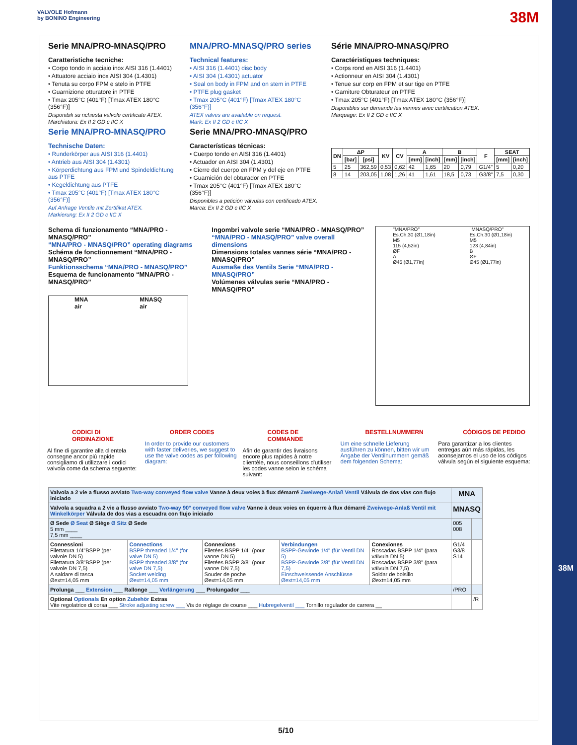38M
VALVOLE Hofmann
by BONINO Engineering
38M
Serie MNA/PRO-MNASQ/PRO
Caratteristiche tecniche:
• Corpo tondo in acciaio inox AISI 316 (1.4401)
• Attuatore acciaio inox AISI 304 (1.4301)
• Tenuta su corpo FPM e stelo in PTFE
• Guarnizione otturatore in PTFE
• Tmax 205°C (401°F) [Tmax ATEX 180°C (356°F)]
Disponibili su richiesta valvole certificate ATEX.
Marchiatura: Ex II 2 GD c IIC X
Serie MNA/PRO-MNASQ/PRO
Technische Daten:
• Runderkörper aus AISI 316 (1.4401)
• Antrieb aus AISI 304 (1.4301)
• Körperdichtung aus FPM und Spindeldichtung aus PTFE
• Kegeldichtung aus PTFE
• Tmax 205°C (401°F) [Tmax ATEX 180°C (356°F)]
Auf Anfrage Ventile mit Zertifikat ATEX.
Markierung: Ex II 2 GD c IIC X
MNA/PRO-MNASQ/PRO series
Technical features:
• AISI 316 (1.4401) disc body
• AISI 304 (1.4301) actuator
• Seal on body in FPM and on stem in PTFE
• PTFE plug gasket
• Tmax 205°C (401°F) [Tmax ATEX 180°C (356°F)]
ATEX valves are available on request.
Mark: Ex II 2 GD c IIC X
Serie MNA/PRO-MNASQ/PRO
Características técnicas:
• Cuerpo tondo en AISI 316 (1.4401)
• Actuador en AISI 304 (1.4301)
• Cierre del cuerpo en FPM y del eje en PTFE
• Guarnición del obturador en PTFE
• Tmax 205°C (401°F) [Tmax ATEX 180°C (356°F)]
Disponibles a petición válvulas con certificado ATEX.
Marca: Ex II 2 GD c IIC X
Série MNA/PRO-MNASQ/PRO
Caractéristiques techniques:
• Corps rond en AISI 316 (1.4401)
• Actionneur en AISI 304 (1.4301)
• Tenue sur corp en FPM et sur tige en PTFE
• Garniture Obturateur en PTFE
• Tmax 205°C (401°F) [Tmax ATEX 180°C (356°F)]
Disponibles sur demande les vannes avec certification ATEX.
Marquage: Ex II 2 GD c IIC X
| DN | ΔP | | KV | CV | A | | B | | F | SEAT | |
| --- | --- | --- | --- | --- | --- | --- | --- | --- | --- | --- | --- |
| | [bar] | [psi] | | | [mm] | [inch] | [mm] | [inch] | | [mm] | [inch] |
| 5 | 25 | 362,59 | 0,53 | 0,62 | 42 | 1,65 | 20 | 0,79 | G1/4" | 5 | 0,20 |
| 8 | 14 | 203,05 | 1,08 | 1,26 | 41 | 1,61 | 18,5 | 0,73 | G3/8" | 7,5 | 0,30 |
Schema di funzionamento “MNA/PRO - MNASQ/PRO”
“MNA/PRO - MNASQ/PRO” operating diagrams
Schéma de fonctionnement “MNA/PRO - MNASQ/PRO”
Funktionsschema “MNA/PRO - MNASQ/PRO”
Esquema de funcionamento “MNA/PRO - MNASQ/PRO”
MNA
air
MNASQ
air
Ingombri valvole serie “MNA/PRO - MNASQ/PRO”
“MNA/PRO - MNASQ/PRO” valve overall dimensions
Dimensions totales vannes série “MNA/PRO - MNASQ/PRO”
Ausmaße des Ventils Serie “MNA/PRO - MNASQ/PRO”
Volúmenes válvulas serie “MNA/PRO - MNASQ/PRO”
"MNA/PRO"
Es.Ch.30 (Ø1,18in)
M5
115 (4,52in)
ØF
A
Ø45 (Ø1,77in)
"MNASQ/PRO"
Es.Ch.30 (Ø1,18in)
M5
123 (4,84in)
B
ØF
Ø45 (Ø1,77in)
CODICI DI ORDINAZIONE
Al fine di garantire alla clientela consegne ancor più rapide consigliamo di utilizzare i codici valvola come da schema seguente:
ORDER CODES
In order to provide our customers with faster deliveries, we suggest to use the valve codes as per following diagram:
CODES DE COMMANDE
Afin de garantir des livraisons encore plus rapides à notre clientèle, nous conseillons d'utiliser les codes vanne selon le schéma suivant:
BESTELLNUMMERN
Um eine schnelle Lieferung ausführen zu können, bitten wir um Angabe der Ventilnummern gemäß dem folgenden Schema:
CÓDIGOS DE PEDIDO
Para garantizar a los clientes entregas aún más rápidas, les aconsejamos el uso de los códigos válvula según el siguiente esquema:
| Valvola a 2 vie a flusso avviato Two-way conveyed flow valve Vanne à deux voies à flux démarré Zweiwege-Anlaß Ventil Válvula de dos vias con flujo iniciado | | | | | MNA | |
| Valvola a squadra a 2 vie a flusso avviato Two-way 90° conveyed flow valve Vanne à deux voies en équerre à flux démarré Zweiwege-Anlaß Ventil mit Winkelkörper Válvula de dos vias a escuadra con flujo iniciado | | | | | MNASQ | |
| Ø Sede Ø Seat Ø Siège Ø Sitz Ø Sede 5 mm ____ 7,5 mm ____ | | | | | 005 008 | |
| Connessioni Filettatura 1/4"BSPP (per valvole DN 5) Filettatura 3/8"BSPP (per valvole DN 7,5) A saldare di tasca Øext=14,05 mm | Connections BSPP threaded 1/4" (for valve DN 5) BSPP threaded 3/8" (for valve DN 7,5) Socket welding Øext=14,05 mm | Connexions Filetées BSPP 1/4" (pour vanne DN 5) Filetées BSPP 3/8" (pour vanne DN 7,5) Souder de poche Øext=14,05 mm | Verbindungen BSPP-Gewinde 1/4" (für Ventil DN 5) BSPP-Gewinde 3/8" (für Ventil DN 7,5) Einschweissende Anschlüsse Øext=14,05 mm | Conexiones Roscadas BSPP 1/4" (para válvula DN 5) Roscadas BSPP 3/8" (para válvula DN 7,5) Soldar de bolsillo Øext=14,05 mm | G1/4 G3/8 S14 | |
| Prolunga ___ Extension ___ Rallonge ___ Verlängerung ___ Prolungador ___ | | | | | /PRO | |
| Optional Optionals En option Zubehör Extras Vite regolatrice di corsa ___ Stroke adjusting screw ___ Vis de réglage de course ___ Hubregelventil ___ Tornillo regulador de carrera __ | | | | | | /R |
5/10